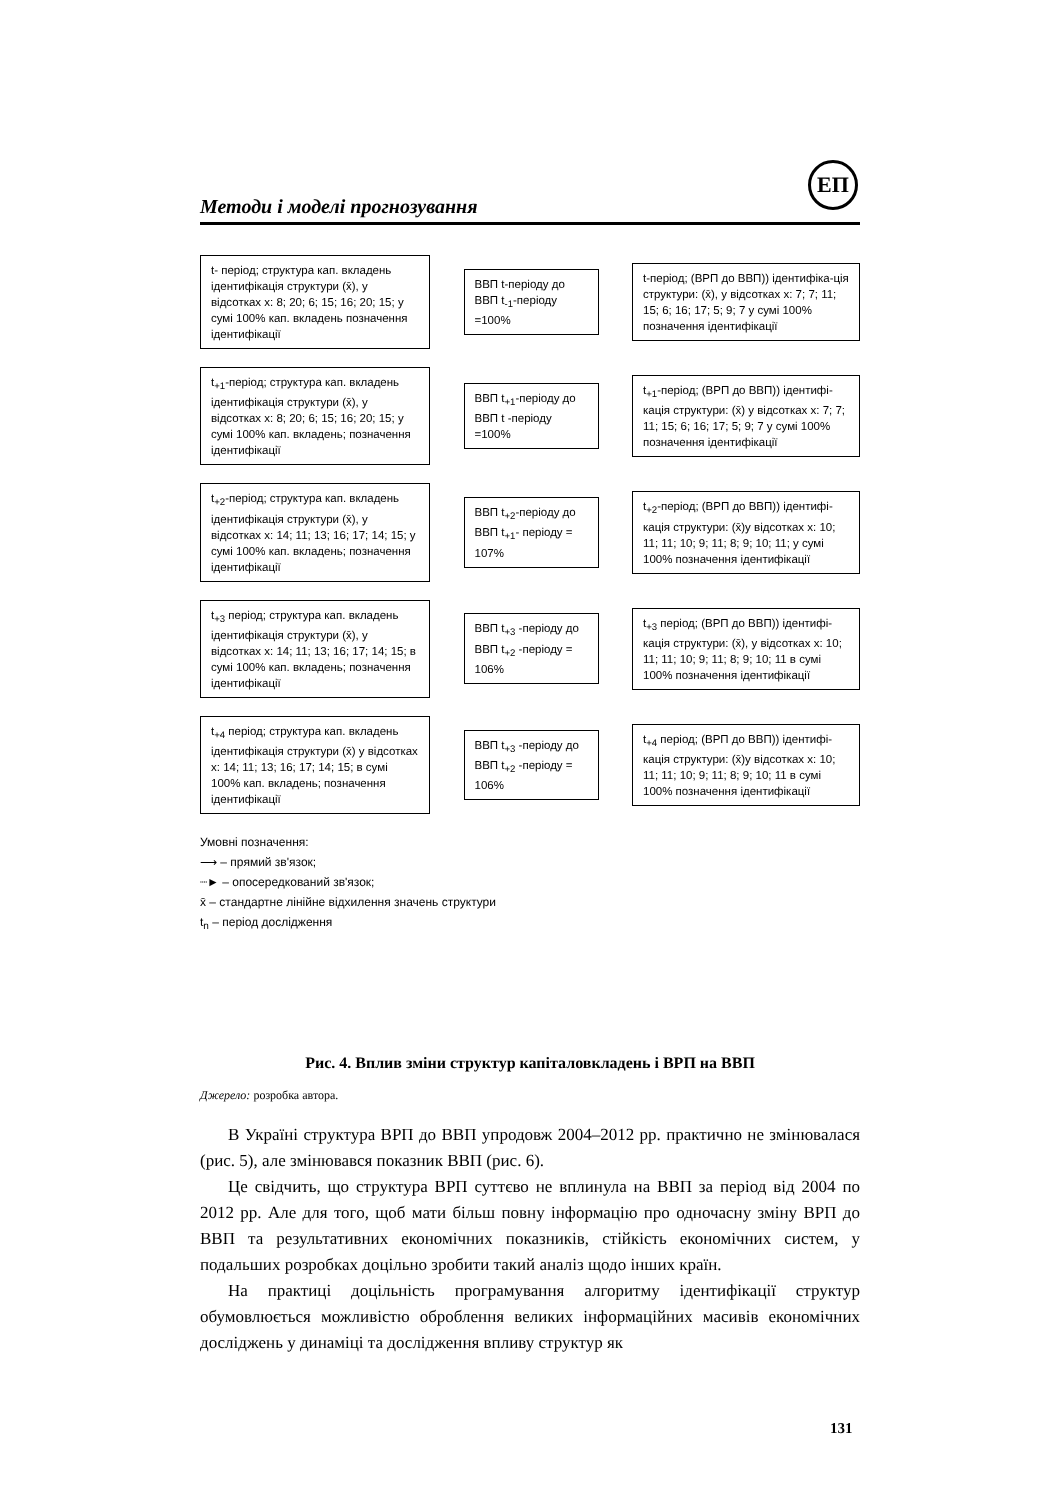ЕП
Методи і моделі прогнозування
t- період; структура кап. вкладень ідентифікація структури (x̄), у відсотках x: 8; 20; 6; 15; 16; 20; 15; у сумі 100% кап. вкладень позначення ідентифікації
ВВП t-періоду до ВВП t<sub>-1</sub>-періоду =100%
t-період; (ВРП до ВВП)) ідентифіка-ція структури: (x̄), у відсотках x: 7; 7; 11; 15; 6; 16; 17; 5; 9; 7 у сумі 100% позначення ідентифікації
t<sub>+1</sub>-період; структура кап. вкладень ідентифікація структури (x̄), у відсотках x: 8; 20; 6; 15; 16; 20; 15; у сумі 100% кап. вкладень; позначення ідентифікації
ВВП t<sub>+1</sub>-періоду до ВВП t -періоду =100%
t<sub>+1</sub>-період; (ВРП до ВВП)) ідентифі-кація структури: (x̄) у відсотках x: 7; 7; 11; 15; 6; 16; 17; 5; 9; 7 у сумі 100% позначення ідентифікації
t<sub>+2</sub>-період; структура кап. вкладень ідентифікація структури (x̄), у відсотках x: 14; 11; 13; 16; 17; 14; 15; у сумі 100% кап. вкладень; позначення ідентифікації
ВВП t<sub>+2</sub>-періоду до ВВП t<sub>+1</sub>- періоду = 107%
t<sub>+2</sub>-період; (ВРП до ВВП)) ідентифі-кація структури: (x̄)у відсотках x: 10; 11; 11; 10; 9; 11; 8; 9; 10; 11; у сумі 100% позначення ідентифікації
t<sub>+3</sub> період; структура кап. вкладень ідентифікація структури (x̄), у відсотках x: 14; 11; 13; 16; 17; 14; 15; в сумі 100% кап. вкладень; позначення ідентифікації
ВВП t<sub>+3</sub> -періоду до ВВП t<sub>+2</sub> -періоду = 106%
t<sub>+3</sub> період; (ВРП до ВВП)) ідентифі-кація структури: (x̄), у відсотках x: 10; 11; 11; 10; 9; 11; 8; 9; 10; 11 в сумі 100% позначення ідентифікації
t<sub>+4</sub> період; структура кап. вкладень ідентифікація структури (x̄) у відсотках x: 14; 11; 13; 16; 17; 14; 15; в сумі 100% кап. вкладень; позначення ідентифікації
ВВП t<sub>+3</sub> -періоду до ВВП t<sub>+2</sub> -періоду = 106%
t<sub>+4</sub> період; (ВРП до ВВП)) ідентифі-кація структури: (x̄)у відсотках x: 10; 11; 11; 10; 9; 11; 8; 9; 10; 11 в сумі 100% позначення ідентифікації
Умовні позначення:
⟶ – прямий зв'язок;
┈► – опосередкований зв'язок;
x̄ – стандартне лінійне відхилення значень структури
t<sub>n</sub> – період дослідження
Рис. 4. Вплив зміни структур капіталовкладень і ВРП на ВВП
Джерело: розробка автора.
В Україні структура ВРП до ВВП упродовж 2004–2012 рр. практично не змінювалася (рис. 5), але змінювався показник ВВП (рис. 6).
Це свідчить, що структура ВРП суттєво не вплинула на ВВП за період від 2004 по 2012 рр. Але для того, щоб мати більш повну інформацію про одночасну зміну ВРП до ВВП та результативних економічних показників, стійкість економічних систем, у подальших розробках доцільно зробити такий аналіз щодо інших країн.
На практиці доцільність програмування алгоритму ідентифікації структур обумовлюється можливістю оброблення великих інформаційних масивів економічних досліджень у динаміці та дослідження впливу структур як
131